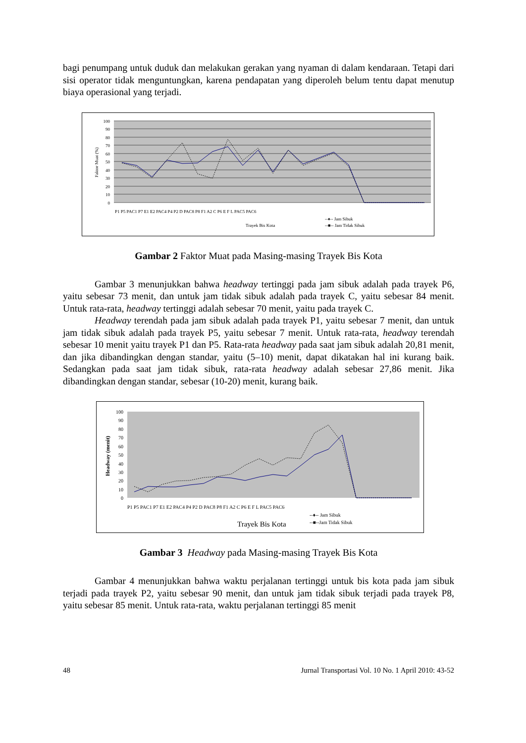bagi penumpang untuk duduk dan melakukan gerakan yang nyaman di dalam kendaraan. Tetapi dari sisi operator tidak menguntungkan, karena pendapatan yang diperoleh belum tentu dapat menutup biaya operasional yang terjadi.
100
90
80
70
60
50
40
30
20
10
0
Faktor Muat (%)
P1 P5 PAC1 P7 E1 E2 PAC4 P4 P2 D PAC8 P8 F1 A2 C P6 E F L PAC5 PAC6
Trayek Bis Kota
--♦-- Jam Sibuk
--■-- Jam Tidak Sibuk
Gambar 2 Faktor Muat pada Masing-masing Trayek Bis Kota
Gambar 3 menunjukkan bahwa headway tertinggi pada jam sibuk adalah pada trayek P6, yaitu sebesar 73 menit, dan untuk jam tidak sibuk adalah pada trayek C, yaitu sebesar 84 menit. Untuk rata-rata, headway tertinggi adalah sebesar 70 menit, yaitu pada trayek C.
Headway terendah pada jam sibuk adalah pada trayek P1, yaitu sebesar 7 menit, dan untuk jam tidak sibuk adalah pada trayek P5, yaitu sebesar 7 menit. Untuk rata-rata, headway terendah sebesar 10 menit yaitu trayek P1 dan P5. Rata-rata headway pada saat jam sibuk adalah 20,81 menit, dan jika dibandingkan dengan standar, yaitu (5–10) menit, dapat dikatakan hal ini kurang baik. Sedangkan pada saat jam tidak sibuk, rata-rata headway adalah sebesar 27,86 menit. Jika dibandingkan dengan standar, sebesar (10-20) menit, kurang baik.
100
90
80
70
60
50
40
30
20
10
0
Headway (menit)
P1 P5 PAC1 P7 E1 E2 PAC4 P4 P2 D PAC8 P8 F1 A2 C P6 E F L PAC5 PAC6
Trayek Bis Kota
--♦-- Jam Sibuk
--■--Jam Tidak Sibuk
Gambar 3 Headway pada Masing-masing Trayek Bis Kota
Gambar 4 menunjukkan bahwa waktu perjalanan tertinggi untuk bis kota pada jam sibuk terjadi pada trayek P2, yaitu sebesar 90 menit, dan untuk jam tidak sibuk terjadi pada trayek P8, yaitu sebesar 85 menit. Untuk rata-rata, waktu perjalanan tertinggi 85 menit
48 Jurnal Transportasi Vol. 10 No. 1 April 2010: 43-52